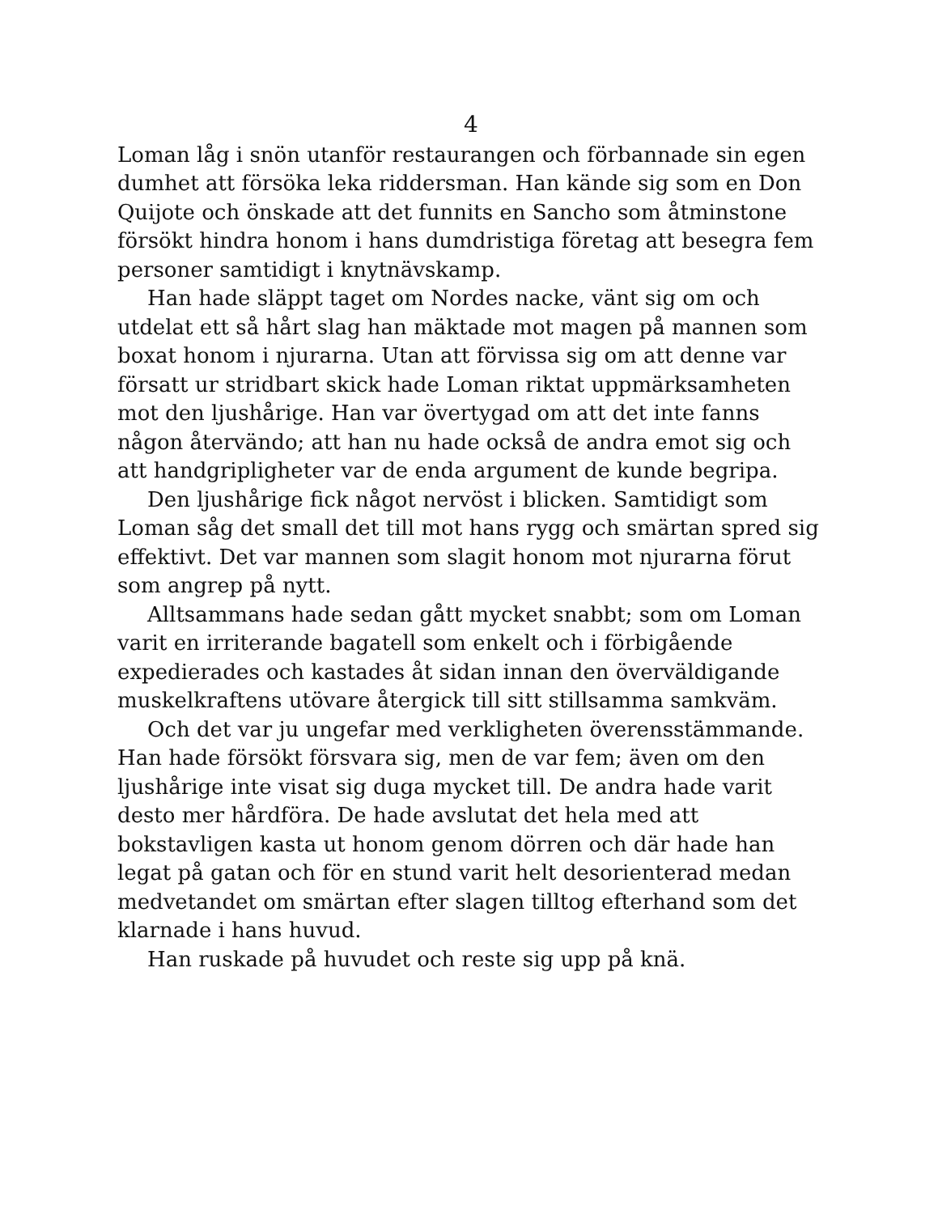4
Loman låg i snön utanför restaurangen och förbannade sin egen dumhet att försöka leka riddersman. Han kände sig som en Don Quijote och önskade att det funnits en Sancho som åtminstone försökt hindra honom i hans dumdristiga företag att besegra fem personer samtidigt i knytnävskamp.
Han hade släppt taget om Nordes nacke, vänt sig om och utdelat ett så hårt slag han mäktade mot magen på mannen som boxat honom i njurarna. Utan att förvissa sig om att denne var försatt ur stridbart skick hade Loman riktat uppmärksamheten mot den ljushårige. Han var övertygad om att det inte fanns någon återvändo; att han nu hade också de andra emot sig och att handgripligheter var de enda argument de kunde begripa.
Den ljushårige fick något nervöst i blicken. Samtidigt som Loman såg det small det till mot hans rygg och smärtan spred sig effektivt. Det var mannen som slagit honom mot njurarna förut som angrep på nytt.
Alltsammans hade sedan gått mycket snabbt; som om Loman varit en irriterande bagatell som enkelt och i förbigående expedierades och kastades åt sidan innan den överväldigande muskelkraftens utövare återgick till sitt stillsamma samkväm.
Och det var ju ungefar med verkligheten överensstämmande. Han hade försökt försvara sig, men de var fem; även om den ljushårige inte visat sig duga mycket till. De andra hade varit desto mer hårdföra. De hade avslutat det hela med att bokstavligen kasta ut honom genom dörren och där hade han legat på gatan och för en stund varit helt desorienterad medan medvetandet om smärtan efter slagen tilltog efterhand som det klarnade i hans huvud.
Han ruskade på huvudet och reste sig upp på knä.